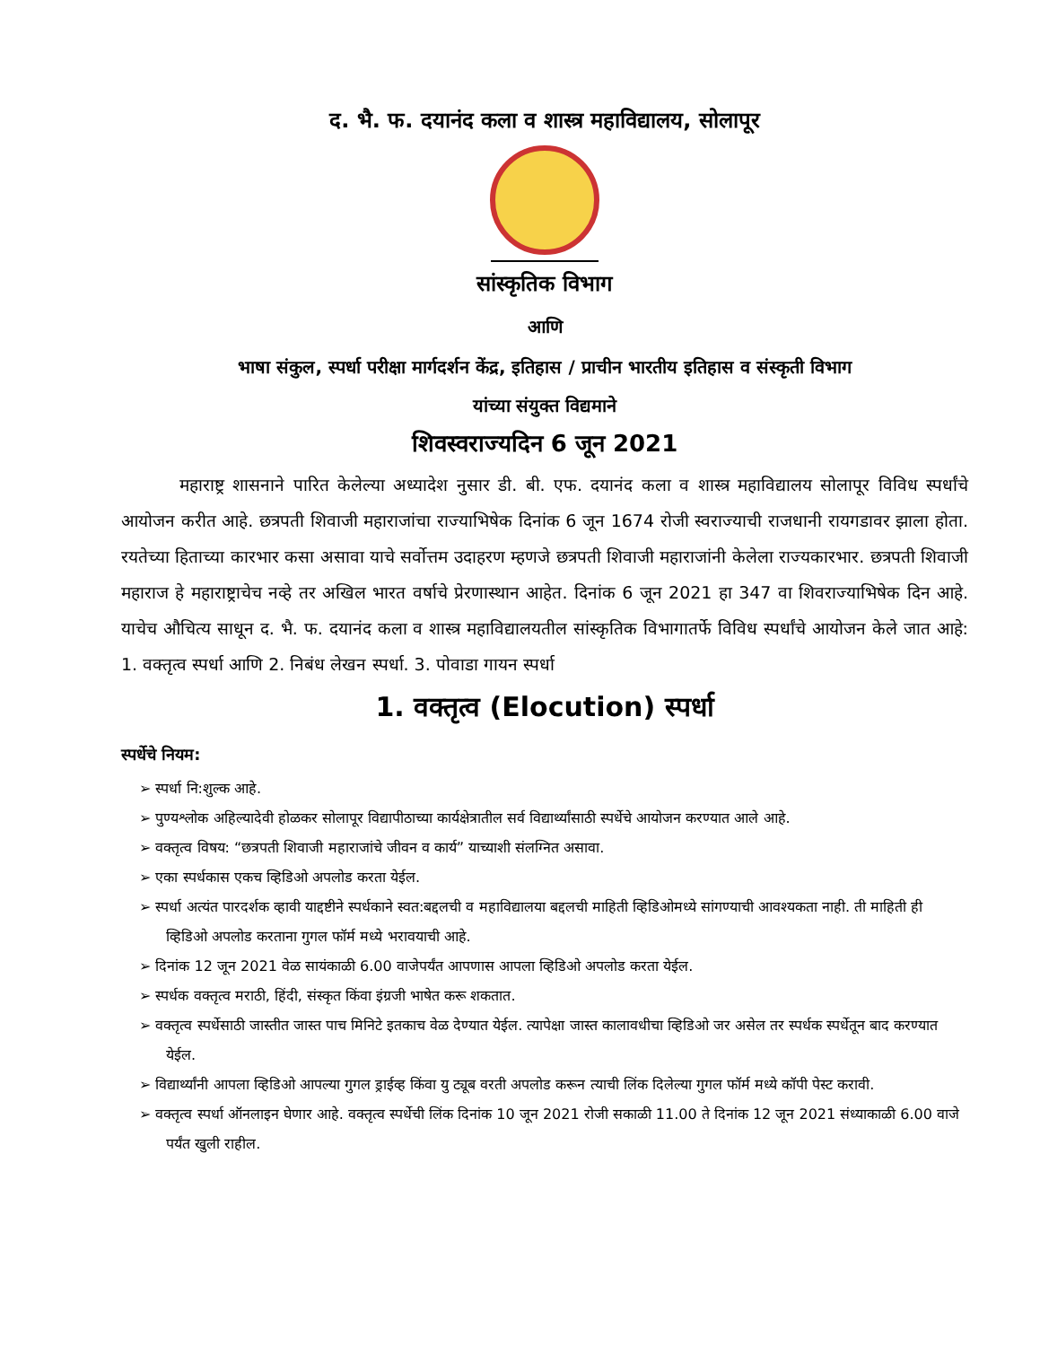द. भै. फ. दयानंद कला व शास्त्र महाविद्यालय, सोलापूर
सांस्कृतिक विभाग
आणि
भाषा संकुल, स्पर्धा परीक्षा मार्गदर्शन केंद्र, इतिहास / प्राचीन भारतीय इतिहास व संस्कृती विभाग
यांच्या संयुक्त विद्यमाने
शिवस्वराज्यदिन 6 जून 2021
महाराष्ट्र शासनाने पारित केलेल्या अध्यादेश नुसार डी. बी. एफ. दयानंद कला व शास्त्र महाविद्यालय सोलापूर विविध स्पर्धांचे आयोजन करीत आहे. छत्रपती शिवाजी महाराजांचा राज्याभिषेक दिनांक 6 जून 1674 रोजी स्वराज्याची राजधानी रायगडावर झाला होता. रयतेच्या हिताच्या कारभार कसा असावा याचे सर्वोत्तम उदाहरण म्हणजे छत्रपती शिवाजी महाराजांनी केलेला राज्यकारभार. छत्रपती शिवाजी महाराज हे महाराष्ट्राचेच नव्हे तर अखिल भारत वर्षाचे प्रेरणास्थान आहेत. दिनांक 6 जून 2021 हा 347 वा शिवराज्याभिषेक दिन आहे. याचेच औचित्य साधून द. भै. फ. दयानंद कला व शास्त्र महाविद्यालयतील सांस्कृतिक विभागातर्फे विविध स्पर्धांचे आयोजन केले जात आहे: 1. वक्तृत्व स्पर्धा आणि 2. निबंध लेखन स्पर्धा. 3. पोवाडा गायन स्पर्धा
1. वक्तृत्व (Elocution) स्पर्धा
स्पर्धेचे नियम:
➢ स्पर्धा नि:शुल्क आहे.
➢ पुण्यश्लोक अहिल्यादेवी होळकर सोलापूर विद्यापीठाच्या कार्यक्षेत्रातील सर्व विद्यार्थ्यांसाठी स्पर्धेचे आयोजन करण्यात आले आहे.
➢ वक्तृत्व विषय: “छत्रपती शिवाजी महाराजांचे जीवन व कार्य” याच्याशी संलग्नित असावा.
➢ एका स्पर्धकास एकच व्हिडिओ अपलोड करता येईल.
➢ स्पर्धा अत्यंत पारदर्शक व्हावी याद्दष्टीने स्पर्धकाने स्वत:बद्दलची व महाविद्यालया बद्दलची माहिती व्हिडिओमध्ये सांगण्याची आवश्यकता नाही. ती माहिती ही व्हिडिओ अपलोड करताना गुगल फॉर्म मध्ये भरावयाची आहे.
➢ दिनांक 12 जून 2021 वेळ सायंकाळी 6.00 वाजेपर्यंत आपणास आपला व्हिडिओ अपलोड करता येईल.
➢ स्पर्धक वक्तृत्व मराठी, हिंदी, संस्कृत किंवा इंग्रजी भाषेत करू शकतात.
➢ वक्तृत्व स्पर्धेसाठी जास्तीत जास्त पाच मिनिटे इतकाच वेळ देण्यात येईल. त्यापेक्षा जास्त कालावधीचा व्हिडिओ जर असेल तर स्पर्धक स्पर्धेतून बाद करण्यात येईल.
➢ विद्यार्थ्यांनी आपला व्हिडिओ आपल्या गुगल ड्राईव्ह किंवा यु ट्यूब वरती अपलोड करून त्याची लिंक दिलेल्या गुगल फॉर्म मध्ये कॉपी पेस्ट करावी.
➢ वक्तृत्व स्पर्धा ऑनलाइन घेणार आहे. वक्तृत्व स्पर्धेची लिंक दिनांक 10 जून 2021 रोजी सकाळी 11.00 ते दिनांक 12 जून 2021 संध्याकाळी 6.00 वाजे पर्यंत खुली राहील.